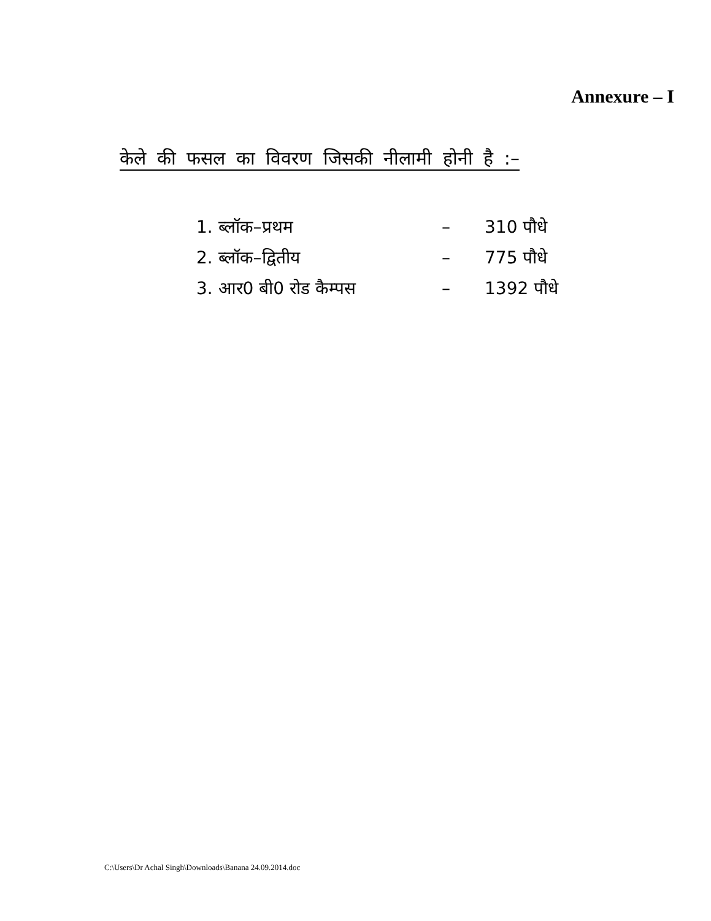Annexure – I
केले की फसल का विवरण जिसकी नीलामी होनी है :–
1. ब्लॉक–प्रथम – 310 पौधे
2. ब्लॉक–द्वितीय – 775 पौधे
3. आर0 बी0 रोड कैम्पस – 1392 पौधे
C:\Users\Dr Achal Singh\Downloads\Banana 24.09.2014.doc